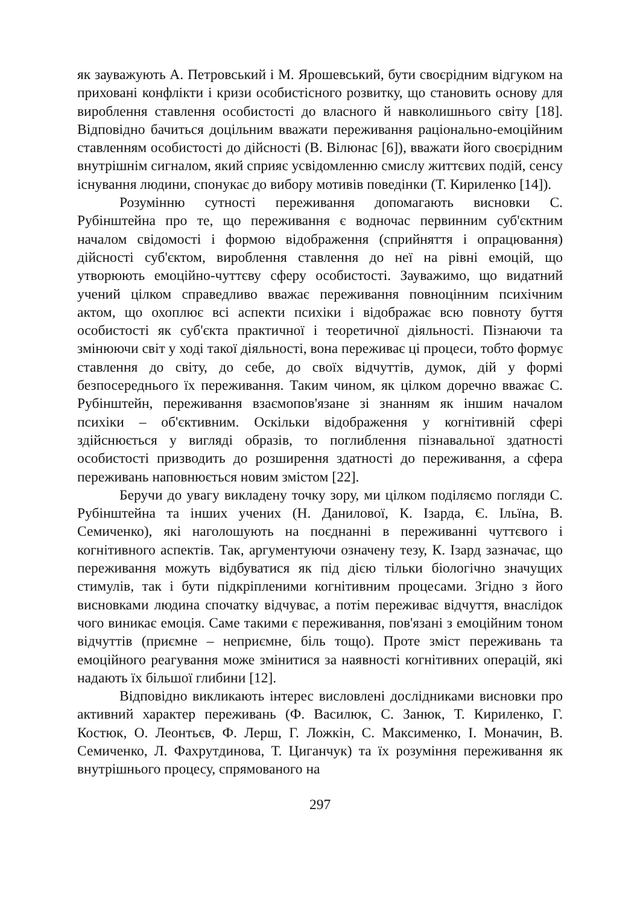як зауважують А. Петровський і М. Ярошевський, бути своєрідним відгуком на приховані конфлікти і кризи особистісного розвитку, що становить основу для вироблення ставлення особистості до власного й навколишнього світу [18]. Відповідно бачиться доцільним вважати переживання раціонально-емоційним ставленням особистості до дійсності (В. Вілюнас [6]), вважати його своєрідним внутрішнім сигналом, який сприяє усвідомленню смислу життєвих подій, сенсу існування людини, спонукає до вибору мотивів поведінки (Т. Кириленко [14]).
Розумінню сутності переживання допомагають висновки С. Рубінштейна про те, що переживання є водночас первинним суб'єктним началом свідомості і формою відображення (сприйняття і опрацювання) дійсності суб'єктом, вироблення ставлення до неї на рівні емоцій, що утворюють емоційно-чуттєву сферу особистості. Зауважимо, що видатний учений цілком справедливо вважає переживання повноцінним психічним актом, що охоплює всі аспекти психіки і відображає всю повноту буття особистості як суб'єкта практичної і теоретичної діяльності. Пізнаючи та змінюючи світ у ході такої діяльності, вона переживає ці процеси, тобто формує ставлення до світу, до себе, до своїх відчуттів, думок, дій у формі безпосереднього їх переживання. Таким чином, як цілком доречно вважає С. Рубінштейн, переживання взаємопов'язане зі знанням як іншим началом психіки – об'єктивним. Оскільки відображення у когнітивній сфері здійснюється у вигляді образів, то поглиблення пізнавальної здатності особистості призводить до розширення здатності до переживання, а сфера переживань наповнюється новим змістом [22].
Беручи до увагу викладену точку зору, ми цілком поділяємо погляди С. Рубінштейна та інших учених (Н. Данилової, К. Ізарда, Є. Ільїна, В. Семиченко), які наголошують на поєднанні в переживанні чуттєвого і когнітивного аспектів. Так, аргументуючи означену тезу, К. Ізард зазначає, що переживання можуть відбуватися як під дією тільки біологічно значущих стимулів, так і бути підкріпленими когнітивним процесами. Згідно з його висновками людина спочатку відчуває, а потім переживає відчуття, внаслідок чого виникає емоція. Саме такими є переживання, пов'язані з емоційним тоном відчуттів (приємне – неприємне, біль тощо). Проте зміст переживань та емоційного реагування може змінитися за наявності когнітивних операцій, які надають їх більшої глибини [12].
Відповідно викликають інтерес висловлені дослідниками висновки про активний характер переживань (Ф. Василюк, С. Занюк, Т. Кириленко, Г. Костюк, О. Леонтьєв, Ф. Лерш, Г. Ложкін, С. Максименко, І. Моначин, В. Семиченко, Л. Фахрутдинова, Т. Циганчук) та їх розуміння переживання як внутрішнього процесу, спрямованого на
297